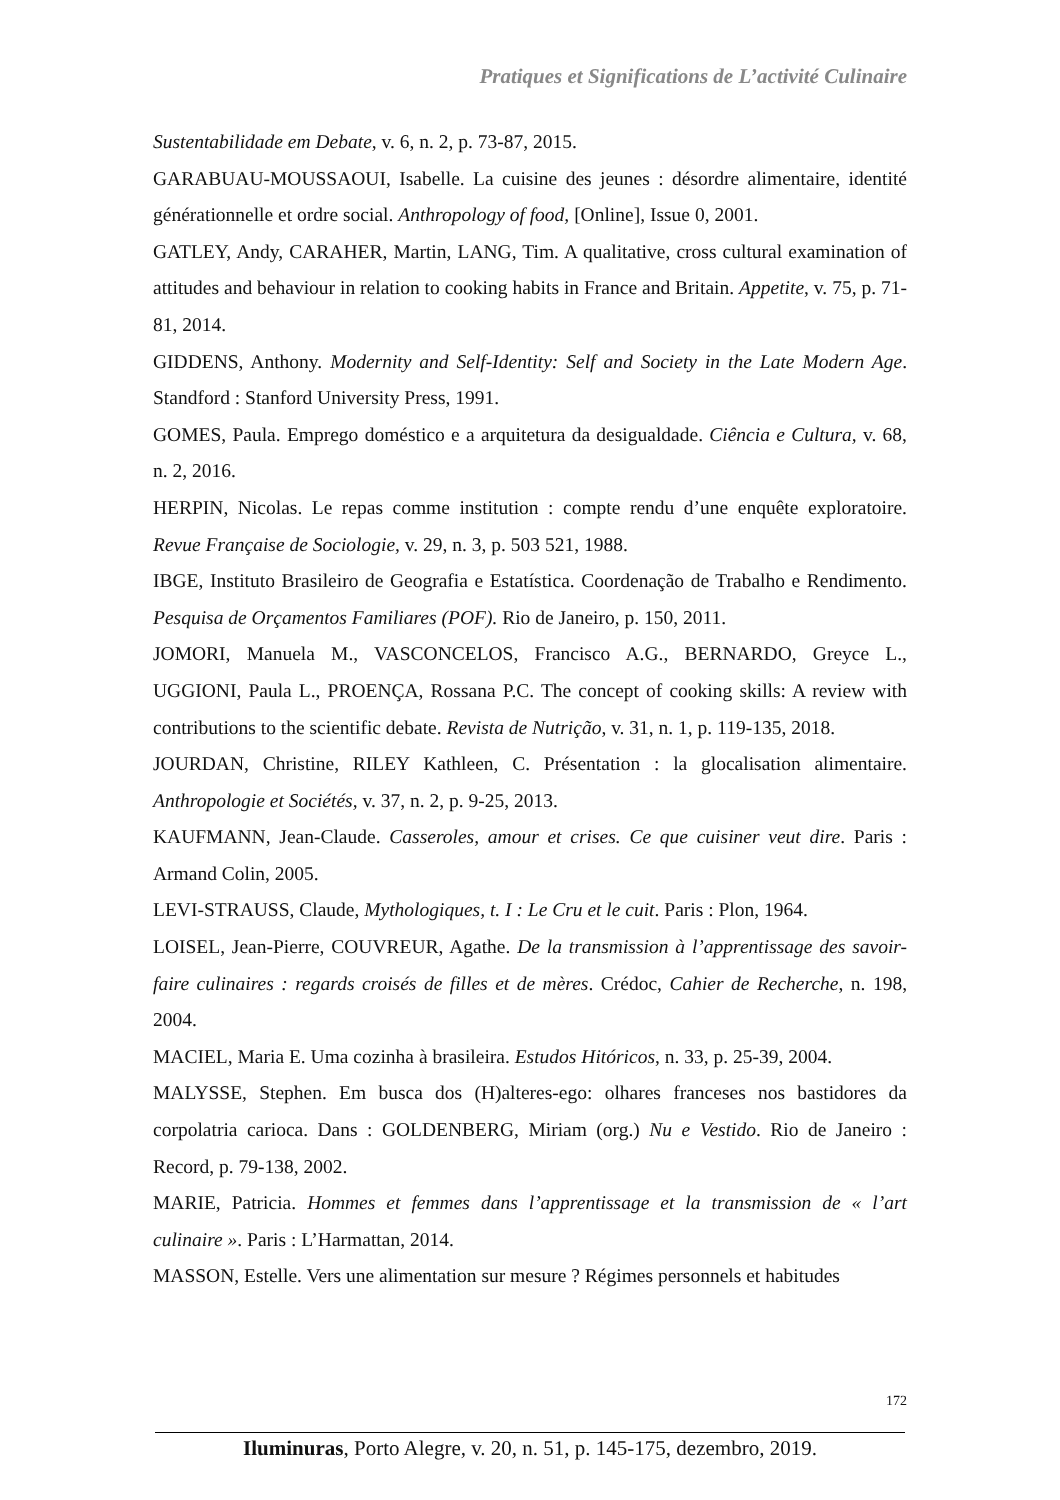Pratiques et Significations de L’activité Culinaire
Sustentabilidade em Debate, v. 6, n. 2, p. 73-87, 2015.
GARABUAU-MOUSSAOUI, Isabelle. La cuisine des jeunes : désordre alimentaire, identité générationnelle et ordre social. Anthropology of food, [Online], Issue 0, 2001.
GATLEY, Andy, CARAHER, Martin, LANG, Tim. A qualitative, cross cultural examination of attitudes and behaviour in relation to cooking habits in France and Britain. Appetite, v. 75, p. 71-81, 2014.
GIDDENS, Anthony. Modernity and Self-Identity: Self and Society in the Late Modern Age. Standford : Stanford University Press, 1991.
GOMES, Paula. Emprego doméstico e a arquitetura da desigualdade. Ciência e Cultura, v. 68, n. 2, 2016.
HERPIN, Nicolas. Le repas comme institution : compte rendu d’une enquête exploratoire. Revue Française de Sociologie, v. 29, n. 3, p. 503 521, 1988.
IBGE, Instituto Brasileiro de Geografia e Estatística. Coordenação de Trabalho e Rendimento. Pesquisa de Orçamentos Familiares (POF). Rio de Janeiro, p. 150, 2011.
JOMORI, Manuela M., VASCONCELOS, Francisco A.G., BERNARDO, Greyce L., UGGIONI, Paula L., PROENÇA, Rossana P.C. The concept of cooking skills: A review with contributions to the scientific debate. Revista de Nutrição, v. 31, n. 1, p. 119-135, 2018.
JOURDAN, Christine, RILEY Kathleen, C. Présentation : la glocalisation alimentaire. Anthropologie et Sociétés, v. 37, n. 2, p. 9-25, 2013.
KAUFMANN, Jean-Claude. Casseroles, amour et crises. Ce que cuisiner veut dire. Paris : Armand Colin, 2005.
LEVI-STRAUSS, Claude, Mythologiques, t. I : Le Cru et le cuit. Paris : Plon, 1964.
LOISEL, Jean-Pierre, COUVREUR, Agathe. De la transmission à l’apprentissage des savoir-faire culinaires : regards croisés de filles et de mères. Crédoc, Cahier de Recherche, n. 198, 2004.
MACIEL, Maria E. Uma cozinha à brasileira. Estudos Hitóricos, n. 33, p. 25-39, 2004.
MALYSSE, Stephen. Em busca dos (H)alteres-ego: olhares franceses nos bastidores da corpolatria carioca. Dans : GOLDENBERG, Miriam (org.) Nu e Vestido. Rio de Janeiro : Record, p. 79-138, 2002.
MARIE, Patricia. Hommes et femmes dans l’apprentissage et la transmission de « l’art culinaire ». Paris : L’Harmattan, 2014.
MASSON, Estelle. Vers une alimentation sur mesure ? Régimes personnels et habitudes
172
Iluminuras, Porto Alegre, v. 20, n. 51, p. 145-175, dezembro, 2019.